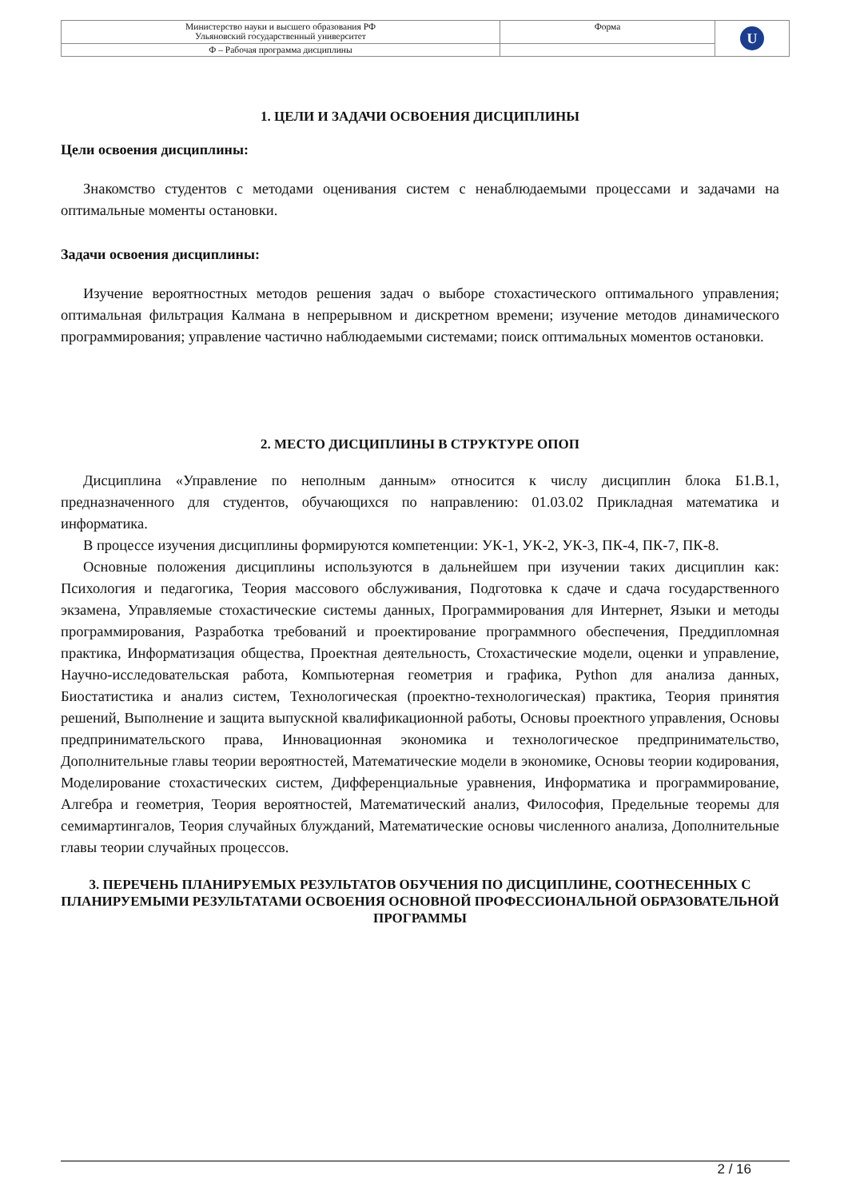| Министерство науки и высшего образования РФ Ульяновский государственный университет | Форма | U |
| Ф – Рабочая программа дисциплины | | |
1. ЦЕЛИ И ЗАДАЧИ ОСВОЕНИЯ ДИСЦИПЛИНЫ
Цели освоения дисциплины:
Знакомство студентов с методами оценивания систем с ненаблюдаемыми процессами и задачами на оптимальные моменты остановки.
Задачи освоения дисциплины:
Изучение вероятностных методов решения задач о выборе стохастического оптимального управления; оптимальная фильтрация Калмана в непрерывном и дискретном времени; изучение методов динамического программирования; управление частично наблюдаемыми системами; поиск оптимальных моментов остановки.
2. МЕСТО ДИСЦИПЛИНЫ В СТРУКТУРЕ ОПОП
Дисциплина «Управление по неполным данным» относится к числу дисциплин блока Б1.В.1, предназначенного для студентов, обучающихся по направлению: 01.03.02 Прикладная математика и информатика.
В процессе изучения дисциплины формируются компетенции: УК-1, УК-2, УК-3, ПК-4, ПК-7, ПК-8.
Основные положения дисциплины используются в дальнейшем при изучении таких дисциплин как: Психология и педагогика, Теория массового обслуживания, Подготовка к сдаче и сдача государственного экзамена, Управляемые стохастические системы данных, Программирования для Интернет, Языки и методы программирования, Разработка требований и проектирование программного обеспечения, Преддипломная практика, Информатизация общества, Проектная деятельность, Стохастические модели, оценки и управление, Научно-исследовательская работа, Компьютерная геометрия и графика, Python для анализа данных, Биостатистика и анализ систем, Технологическая (проектно-технологическая) практика, Теория принятия решений, Выполнение и защита выпускной квалификационной работы, Основы проектного управления, Основы предпринимательского права, Инновационная экономика и технологическое предпринимательство, Дополнительные главы теории вероятностей, Математические модели в экономике, Основы теории кодирования, Моделирование стохастических систем, Дифференциальные уравнения, Информатика и программирование, Алгебра и геометрия, Теория вероятностей, Математический анализ, Философия, Предельные теоремы для семимартингалов, Теория случайных блужданий, Математические основы численного анализа, Дополнительные главы теории случайных процессов.
3. ПЕРЕЧЕНЬ ПЛАНИРУЕМЫХ РЕЗУЛЬТАТОВ ОБУЧЕНИЯ ПО ДИСЦИПЛИНЕ, СООТНЕСЕННЫХ С ПЛАНИРУЕМЫМИ РЕЗУЛЬТАТАМИ ОСВОЕНИЯ ОСНОВНОЙ ПРОФЕССИОНАЛЬНОЙ ОБРАЗОВАТЕЛЬНОЙ ПРОГРАММЫ
2 / 16